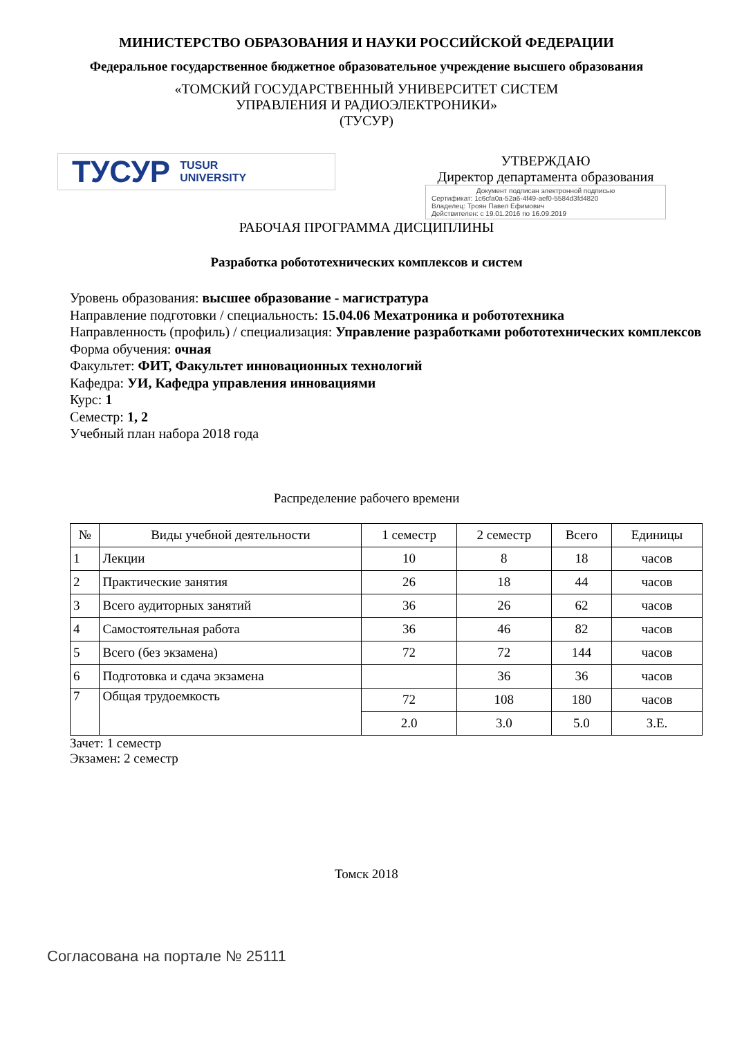МИНИСТЕРСТВО ОБРАЗОВАНИЯ И НАУКИ РОССИЙСКОЙ ФЕДЕРАЦИИ
Федеральное государственное бюджетное образовательное учреждение высшего образования
«ТОМСКИЙ ГОСУДАРСТВЕННЫЙ УНИВЕРСИТЕТ СИСТЕМ
УПРАВЛЕНИЯ И РАДИОЭЛЕКТРОНИКИ»
(ТУСУР)
ТУСУР TUSUR
UNIVERSITY
УТВЕРЖДАЮ
Директор департамента образования
Документ подписан электронной подписью
Сертификат: 1c6cfa0a-52a6-4f49-aef0-5584d3fd4820
Владелец: Троян Павел Ефимович
Действителен: с 19.01.2016 по 16.09.2019
РАБОЧАЯ ПРОГРАММА ДИСЦИПЛИНЫ
Разработка робототехнических комплексов и систем
Уровень образования: высшее образование - магистратура
Направление подготовки / специальность: 15.04.06 Мехатроника и робототехника
Направленность (профиль) / специализация: Управление разработками робототехнических комплексов
Форма обучения: очная
Факультет: ФИТ, Факультет инновационных технологий
Кафедра: УИ, Кафедра управления инновациями
Курс: 1
Семестр: 1, 2
Учебный план набора 2018 года
Распределение рабочего времени
| № | Виды учебной деятельности | 1 семестр | 2 семестр | Всего | Единицы |
| --- | --- | --- | --- | --- | --- |
| 1 | Лекции | 10 | 8 | 18 | часов |
| 2 | Практические занятия | 26 | 18 | 44 | часов |
| 3 | Всего аудиторных занятий | 36 | 26 | 62 | часов |
| 4 | Самостоятельная работа | 36 | 46 | 82 | часов |
| 5 | Всего (без экзамена) | 72 | 72 | 144 | часов |
| 6 | Подготовка и сдача экзамена | | 36 | 36 | часов |
| 7 | Общая трудоемкость | 72 | 108 | 180 | часов |
| | | 2.0 | 3.0 | 5.0 | З.Е. |
Зачет: 1 семестр
Экзамен: 2 семестр
Томск 2018
Согласована на портале № 25111